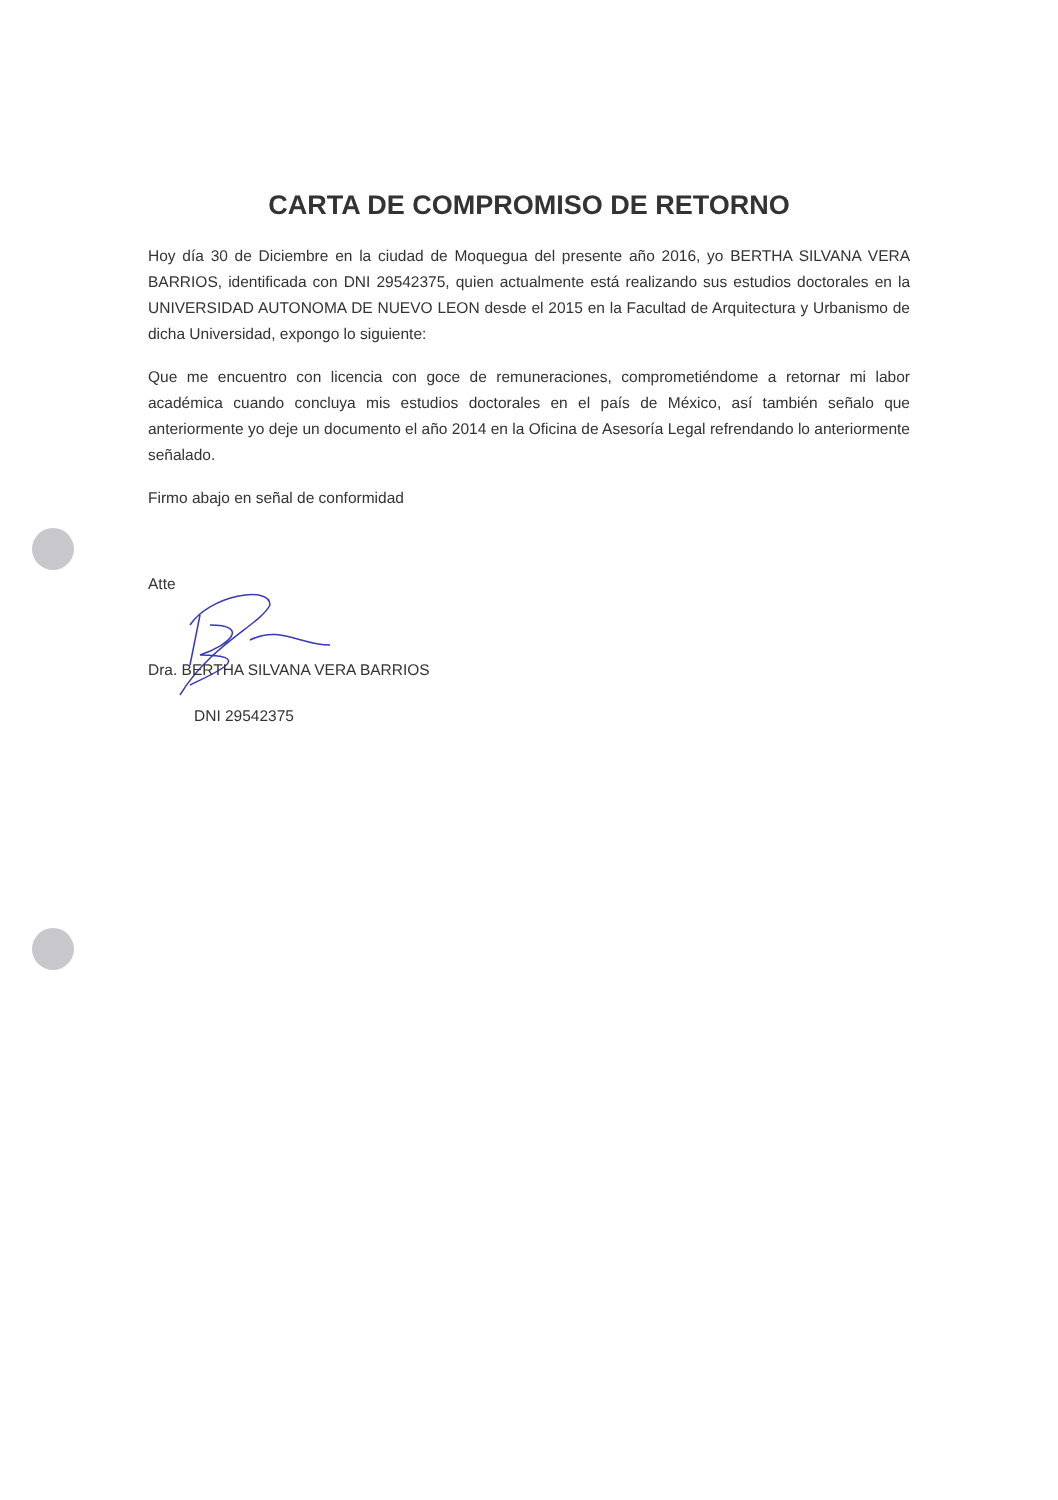CARTA DE COMPROMISO DE RETORNO
Hoy día 30 de Diciembre en la ciudad de Moquegua del presente año 2016, yo BERTHA SILVANA VERA BARRIOS, identificada con DNI 29542375, quien actualmente está realizando sus estudios doctorales en la UNIVERSIDAD AUTONOMA DE NUEVO LEON desde el 2015 en la Facultad de Arquitectura y Urbanismo de dicha Universidad, expongo lo siguiente:
Que me encuentro con licencia con goce de remuneraciones, comprometiéndome a retornar mi labor académica cuando concluya mis estudios doctorales en el país de México, así también señalo que anteriormente yo deje un documento el año 2014 en la Oficina de Asesoría Legal refrendando lo anteriormente señalado.
Firmo abajo en señal de conformidad
Atte
Dra. BERTHA SILVANA VERA BARRIOS
DNI 29542375